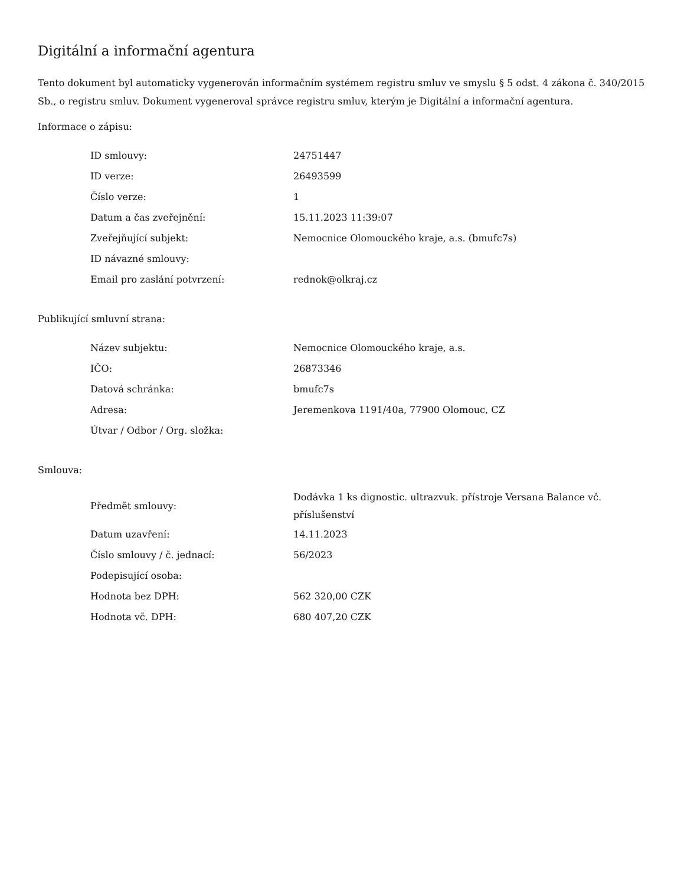Digitální a informační agentura
Tento dokument byl automaticky vygenerován informačním systémem registru smluv ve smyslu § 5 odst. 4 zákona č. 340/2015 Sb., o registru smluv. Dokument vygeneroval správce registru smluv, kterým je Digitální a informační agentura.
Informace o zápisu:
| ID smlouvy: | 24751447 |
| ID verze: | 26493599 |
| Číslo verze: | 1 |
| Datum a čas zveřejnění: | 15.11.2023 11:39:07 |
| Zveřejňující subjekt: | Nemocnice Olomouckého kraje, a.s. (bmufc7s) |
| ID návazné smlouvy: | |
| Email pro zaslání potvrzení: | rednok@olkraj.cz |
Publikující smluvní strana:
| Název subjektu: | Nemocnice Olomouckého kraje, a.s. |
| IČO: | 26873346 |
| Datová schránka: | bmufc7s |
| Adresa: | Jeremenkova 1191/40a, 77900 Olomouc, CZ |
| Útvar / Odbor / Org. složka: | |
Smlouva:
| Předmět smlouvy: | Dodávka 1 ks dignostic. ultrazvuk. přístroje Versana Balance vč. příslušenství |
| Datum uzavření: | 14.11.2023 |
| Číslo smlouvy / č. jednací: | 56/2023 |
| Podepisující osoba: | |
| Hodnota bez DPH: | 562 320,00 CZK |
| Hodnota vč. DPH: | 680 407,20 CZK |